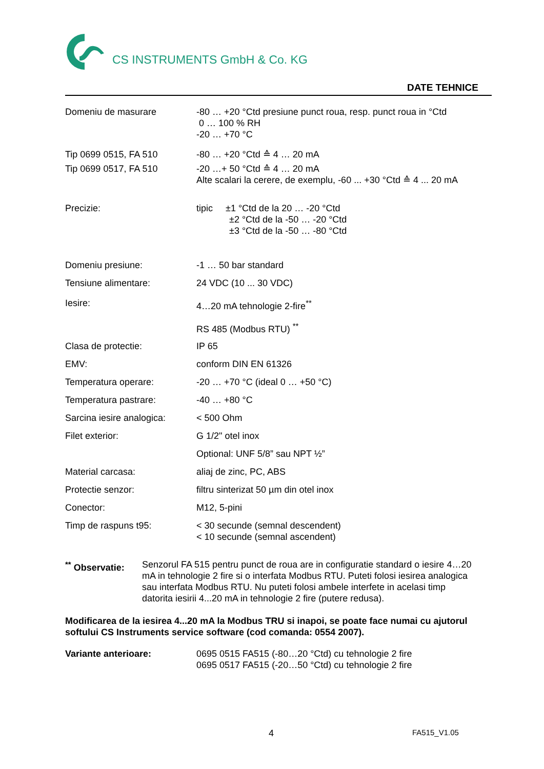CS INSTRUMENTS GmbH & Co. KG
DATE TEHNICE
| Domeniu de masurare | -80 … +20 °Ctd presiune punct roua, resp. punct roua in °Ctd 0 … 100 % RH -20 … +70 °C |
| Tip 0699 0515, FA 510 | -80 … +20 °Ctd ≙ 4 … 20 mA |
| Tip 0699 0517, FA 510 | -20 …+ 50 °Ctd ≙ 4 … 20 mA Alte scalari la cerere, de exemplu, -60 ... +30 °Ctd ≙ 4 ... 20 mA |
| Precizie: | tipic ±1 °Ctd de la 20 … -20 °Ctd ±2 °Ctd de la -50 … -20 °Ctd ±3 °Ctd de la -50 … -80 °Ctd |
| Domeniu presiune: | -1 … 50 bar standard |
| Tensiune alimentare: | 24 VDC (10 ... 30 VDC) |
| Iesire: | 4…20 mA tehnologie 2-fire<sup>**</sup> |
| | RS 485 (Modbus RTU) <sup>**</sup> |
| Clasa de protectie: | IP 65 |
| EMV: | conform DIN EN 61326 |
| Temperatura operare: | -20 … +70 °C (ideal 0 … +50 °C) |
| Temperatura pastrare: | -40 … +80 °C |
| Sarcina iesire analogica: | < 500 Ohm |
| Filet exterior: | G 1/2" otel inox |
| | Optional: UNF 5/8” sau NPT ½” |
| Material carcasa: | aliaj de zinc, PC, ABS |
| Protectie senzor: | filtru sinterizat 50 µm din otel inox |
| Conector: | M12, 5-pini |
| Timp de raspuns t95: | < 30 secunde (semnal descendent) < 10 secunde (semnal ascendent) |
<sup>**</sup> Observatie:
Senzorul FA 515 pentru punct de roua are in configuratie standard o iesire 4…20 mA in tehnologie 2 fire si o interfata Modbus RTU. Puteti folosi iesirea analogica sau interfata Modbus RTU. Nu puteti folosi ambele interfete in acelasi timp datorita iesirii 4...20 mA in tehnologie 2 fire (putere redusa).
Modificarea de la iesirea 4...20 mA la Modbus TRU si inapoi, se poate face numai cu ajutorul softului CS Instruments service software (cod comanda: 0554 2007).
Variante anterioare: 0695 0515 FA515 (-80…20 °Ctd) cu tehnologie 2 fire
0695 0517 FA515 (-20…50 °Ctd) cu tehnologie 2 fire
4 FA515_V1.05